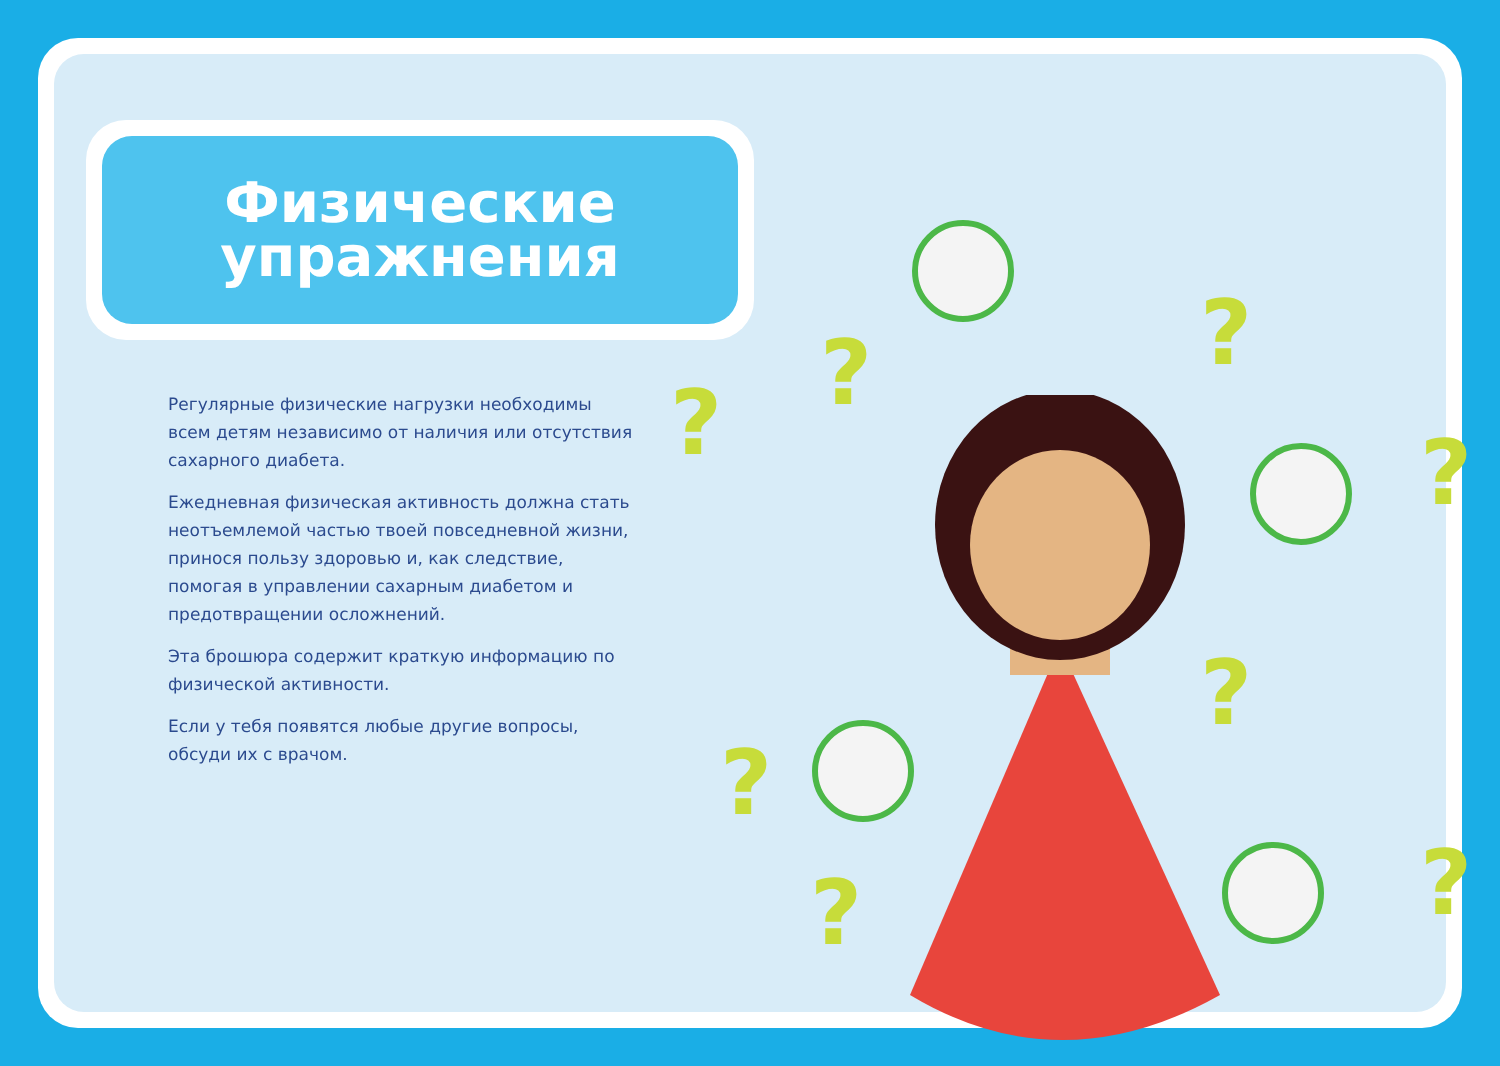Физические
упражнения
Регулярные физические нагрузки необходимы всем детям независимо от наличия или отсутствия сахарного диабета.
Ежедневная физическая активность должна стать неотъемлемой частью твоей повседневной жизни, принося пользу здоровью и, как следствие, помогая в управлении сахарным диабетом и предотвращении осложнений.
Эта брошюра содержит краткую информацию по физической активности.
Если у тебя появятся любые другие вопросы, обсуди их с врачом.
? ? ?
?
?
?
? ?